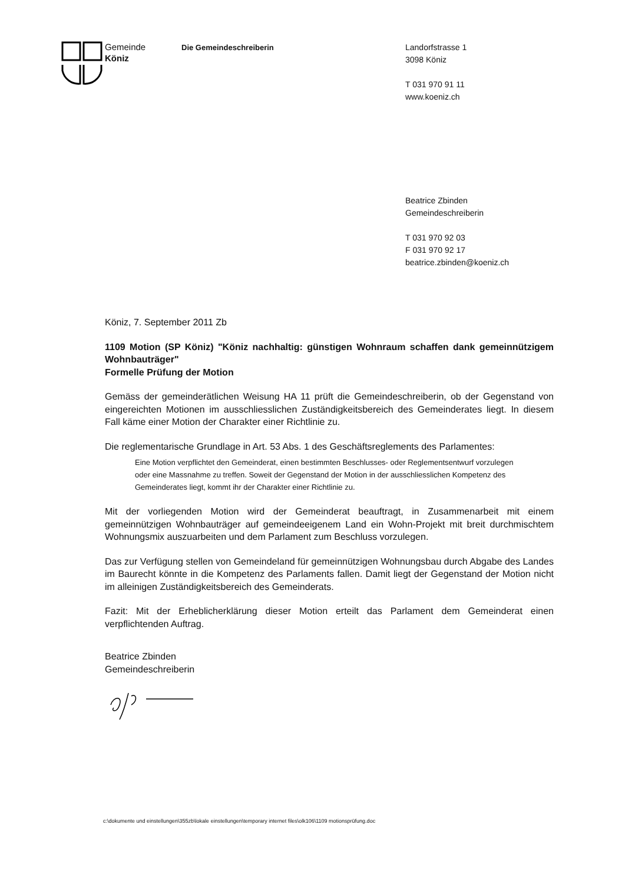Gemeinde
Köniz
Die Gemeindeschreiberin
Landorfstrasse 1
3098 Köniz
T 031 970 91 11
www.koeniz.ch
Beatrice Zbinden
Gemeindeschreiberin
T 031 970 92 03
F 031 970 92 17
beatrice.zbinden@koeniz.ch
Köniz, 7. September 2011 Zb
1109 Motion (SP Köniz) "Köniz nachhaltig: günstigen Wohnraum schaffen dank gemeinnützigem Wohnbauträger"
Formelle Prüfung der Motion
Gemäss der gemeinderätlichen Weisung HA 11 prüft die Gemeindeschreiberin, ob der Gegenstand von eingereichten Motionen im ausschliesslichen Zuständigkeitsbereich des Gemeinderates liegt. In diesem Fall käme einer Motion der Charakter einer Richtlinie zu.
Die reglementarische Grundlage in Art. 53 Abs. 1 des Geschäftsreglements des Parlamentes:
Eine Motion verpflichtet den Gemeinderat, einen bestimmten Beschlusses- oder Reglementsentwurf vorzulegen oder eine Massnahme zu treffen. Soweit der Gegenstand der Motion in der ausschliesslichen Kompetenz des Gemeinderates liegt, kommt ihr der Charakter einer Richtlinie zu.
Mit der vorliegenden Motion wird der Gemeinderat beauftragt, in Zusammenarbeit mit einem gemeinnützigen Wohnbauträger auf gemeindeeigenem Land ein Wohn-Projekt mit breit durchmischtem Wohnungsmix auszuarbeiten und dem Parlament zum Beschluss vorzulegen.
Das zur Verfügung stellen von Gemeindeland für gemeinnützigen Wohnungsbau durch Abgabe des Landes im Baurecht könnte in die Kompetenz des Parlaments fallen. Damit liegt der Gegenstand der Motion nicht im alleinigen Zuständigkeitsbereich des Gemeinderats.
Fazit: Mit der Erheblicherklärung dieser Motion erteilt das Parlament dem Gemeinderat einen verpflichtenden Auftrag.
Beatrice Zbinden
Gemeindeschreiberin
c:\dokumente und einstellungen\355zb\lokale einstellungen\temporary internet files\olk106\1109 motionsprüfung.doc